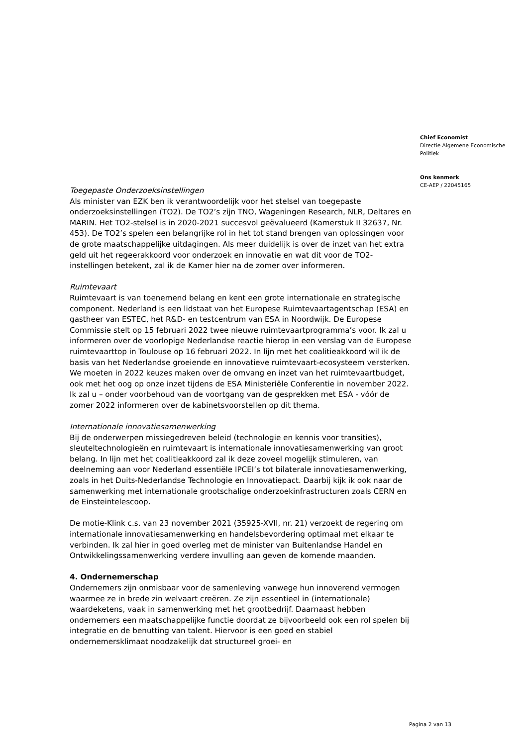Toegepaste Onderzoeksinstellingen
Als minister van EZK ben ik verantwoordelijk voor het stelsel van toegepaste onderzoeksinstellingen (TO2). De TO2’s zijn TNO, Wageningen Research, NLR, Deltares en MARIN. Het TO2-stelsel is in 2020-2021 succesvol geëvalueerd (Kamerstuk II 32637, Nr. 453). De TO2’s spelen een belangrijke rol in het tot stand brengen van oplossingen voor de grote maatschappelijke uitdagingen. Als meer duidelijk is over de inzet van het extra geld uit het regeerakkoord voor onderzoek en innovatie en wat dit voor de TO2-instellingen betekent, zal ik de Kamer hier na de zomer over informeren.
Ruimtevaart
Ruimtevaart is van toenemend belang en kent een grote internationale en strategische component. Nederland is een lidstaat van het Europese Ruimtevaartagentschap (ESA) en gastheer van ESTEC, het R&D- en testcentrum van ESA in Noordwijk. De Europese Commissie stelt op 15 februari 2022 twee nieuwe ruimtevaartprogramma’s voor. Ik zal u informeren over de voorlopige Nederlandse reactie hierop in een verslag van de Europese ruimtevaarttop in Toulouse op 16 februari 2022. In lijn met het coalitieakkoord wil ik de basis van het Nederlandse groeiende en innovatieve ruimtevaart-ecosysteem versterken. We moeten in 2022 keuzes maken over de omvang en inzet van het ruimtevaartbudget, ook met het oog op onze inzet tijdens de ESA Ministeriële Conferentie in november 2022. Ik zal u – onder voorbehoud van de voortgang van de gesprekken met ESA - vóór de zomer 2022 informeren over de kabinetsvoorstellen op dit thema.
Internationale innovatiesamenwerking
Bij de onderwerpen missiegedreven beleid (technologie en kennis voor transities), sleuteltechnologieën en ruimtevaart is internationale innovatiesamenwerking van groot belang. In lijn met het coalitieakkoord zal ik deze zoveel mogelijk stimuleren, van deelneming aan voor Nederland essentiële IPCEI’s tot bilaterale innovatiesamenwerking, zoals in het Duits-Nederlandse Technologie en Innovatiepact. Daarbij kijk ik ook naar de samenwerking met internationale grootschalige onderzoekinfrastructuren zoals CERN en de Einsteintelescoop.
De motie-Klink c.s. van 23 november 2021 (35925-XVII, nr. 21) verzoekt de regering om internationale innovatiesamenwerking en handelsbevordering optimaal met elkaar te verbinden. Ik zal hier in goed overleg met de minister van Buitenlandse Handel en Ontwikkelingssamenwerking verdere invulling aan geven de komende maanden.
4. Ondernemerschap
Ondernemers zijn onmisbaar voor de samenleving vanwege hun innoverend vermogen waarmee ze in brede zin welvaart creëren. Ze zijn essentieel in (internationale) waardeketens, vaak in samenwerking met het grootbedrijf. Daarnaast hebben ondernemers een maatschappelijke functie doordat ze bijvoorbeeld ook een rol spelen bij integratie en de benutting van talent. Hiervoor is een goed en stabiel ondernemersklimaat noodzakelijk dat structureel groei- en
Chief Economist
Directie Algemene Economische Politiek
Ons kenmerk
CE-AEP / 22045165
Pagina 2 van 13